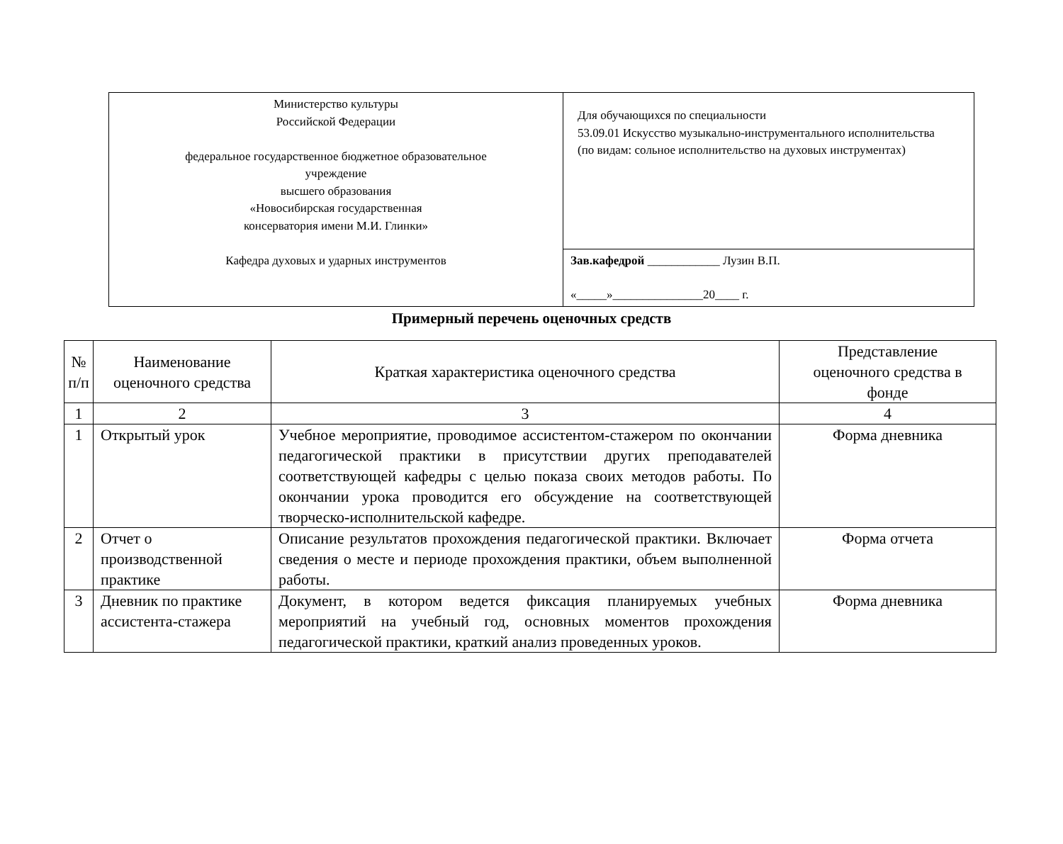| Министерство культуры Российской Федерации федеральное государственное бюджетное образовательное учреждение высшего образования «Новосибирская государственная консерватория имени М.И. Глинки» Кафедра духовых и ударных инструментов | Для обучающихся по специальности 53.09.01 Искусство музыкально-инструментального исполнительства (по видам: сольное исполнительство на духовых инструментах) |
| | Зав.кафедрой ____________ Лузин В.П. «_____»_______________20____ г. |
Примерный перечень оценочных средств
| № п/п | Наименование оценочного средства | Краткая характеристика оценочного средства | Представление оценочного средства в фонде |
| --- | --- | --- | --- |
| 1 | 2 | 3 | 4 |
| 1 | Открытый урок | Учебное мероприятие, проводимое ассистентом-стажером по окончании педагогической практики в присутствии других преподавателей соответствующей кафедры с целью показа своих методов работы. По окончании урока проводится его обсуждение на соответствующей творческо-исполнительской кафедре. | Форма дневника |
| 2 | Отчет о производственной практике | Описание результатов прохождения педагогической практики. Включает сведения о месте и периоде прохождения практики, объем выполненной работы. | Форма отчета |
| 3 | Дневник по практике ассистента-стажера | Документ, в котором ведется фиксация планируемых учебных мероприятий на учебный год, основных моментов прохождения педагогической практики, краткий анализ проведенных уроков. | Форма дневника |